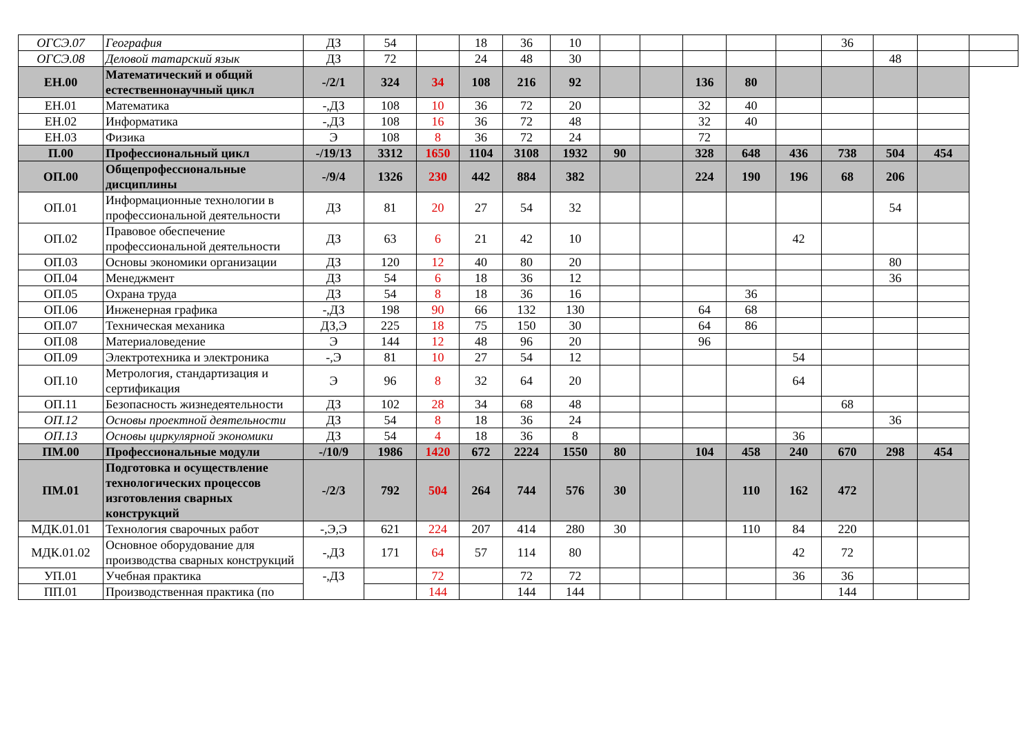| ОГСЭ.07 | География | ДЗ | 54 | | 18 | 36 | 10 | | | | | | 36 | | | |
| ОГСЭ.08 | Деловой татарский язык | ДЗ | 72 | | 24 | 48 | 30 | | | | | | | 48 | | |
| ЕН.00 | Математический и общий естественнонаучный цикл | -/2/1 | 324 | 34 | 108 | 216 | 92 | | | 136 | 80 | | | | | |
| ЕН.01 | Математика | -,ДЗ | 108 | 10 | 36 | 72 | 20 | | | 32 | 40 | | | | | |
| ЕН.02 | Информатика | -,ДЗ | 108 | 16 | 36 | 72 | 48 | | | 32 | 40 | | | | | |
| ЕН.03 | Физика | Э | 108 | 8 | 36 | 72 | 24 | | | 72 | | | | | | |
| П.00 | Профессиональный цикл | -/19/13 | 3312 | 1650 | 1104 | 3108 | 1932 | 90 | | 328 | 648 | 436 | 738 | 504 | 454 | |
| ОП.00 | Общепрофессиональные дисциплины | -/9/4 | 1326 | 230 | 442 | 884 | 382 | | | 224 | 190 | 196 | 68 | 206 | | |
| ОП.01 | Информационные технологии в профессиональной деятельности | ДЗ | 81 | 20 | 27 | 54 | 32 | | | | | | | 54 | | |
| ОП.02 | Правовое обеспечение профессиональной деятельности | ДЗ | 63 | 6 | 21 | 42 | 10 | | | | | 42 | | | | |
| ОП.03 | Основы экономики организации | ДЗ | 120 | 12 | 40 | 80 | 20 | | | | | | | 80 | | |
| ОП.04 | Менеджмент | ДЗ | 54 | 6 | 18 | 36 | 12 | | | | | | | 36 | | |
| ОП.05 | Охрана труда | ДЗ | 54 | 8 | 18 | 36 | 16 | | | | 36 | | | | | |
| ОП.06 | Инженерная графика | -,ДЗ | 198 | 90 | 66 | 132 | 130 | | | 64 | 68 | | | | | |
| ОП.07 | Техническая механика | ДЗ,Э | 225 | 18 | 75 | 150 | 30 | | | 64 | 86 | | | | | |
| ОП.08 | Материаловедение | Э | 144 | 12 | 48 | 96 | 20 | | | 96 | | | | | | |
| ОП.09 | Электротехника и электроника | -,Э | 81 | 10 | 27 | 54 | 12 | | | | | 54 | | | | |
| ОП.10 | Метрология, стандартизация и сертификация | Э | 96 | 8 | 32 | 64 | 20 | | | | | 64 | | | | |
| ОП.11 | Безопасность жизнедеятельности | ДЗ | 102 | 28 | 34 | 68 | 48 | | | | | | 68 | | | |
| ОП.12 | Основы проектной деятельности | ДЗ | 54 | 8 | 18 | 36 | 24 | | | | | | | 36 | | |
| ОП.13 | Основы циркулярной экономики | ДЗ | 54 | 4 | 18 | 36 | 8 | | | | | 36 | | | | |
| ПМ.00 | Профессиональные модули | -/10/9 | 1986 | 1420 | 672 | 2224 | 1550 | 80 | | 104 | 458 | 240 | 670 | 298 | 454 | |
| ПМ.01 | Подготовка и осуществление технологических процессов изготовления сварных конструкций | -/2/3 | 792 | 504 | 264 | 744 | 576 | 30 | | | 110 | 162 | 472 | | | |
| МДК.01.01 | Технология сварочных работ | -,Э,Э | 621 | 224 | 207 | 414 | 280 | 30 | | | 110 | 84 | 220 | | | |
| МДК.01.02 | Основное оборудование для производства сварных конструкций | -,ДЗ | 171 | 64 | 57 | 114 | 80 | | | | | 42 | 72 | | | |
| УП.01 | Учебная практика | -,ДЗ | | 72 | | 72 | 72 | | | | | 36 | 36 | | | |
| ПП.01 | Производственная практика (по | | | 144 | | 144 | 144 | | | | | | 144 | | | |